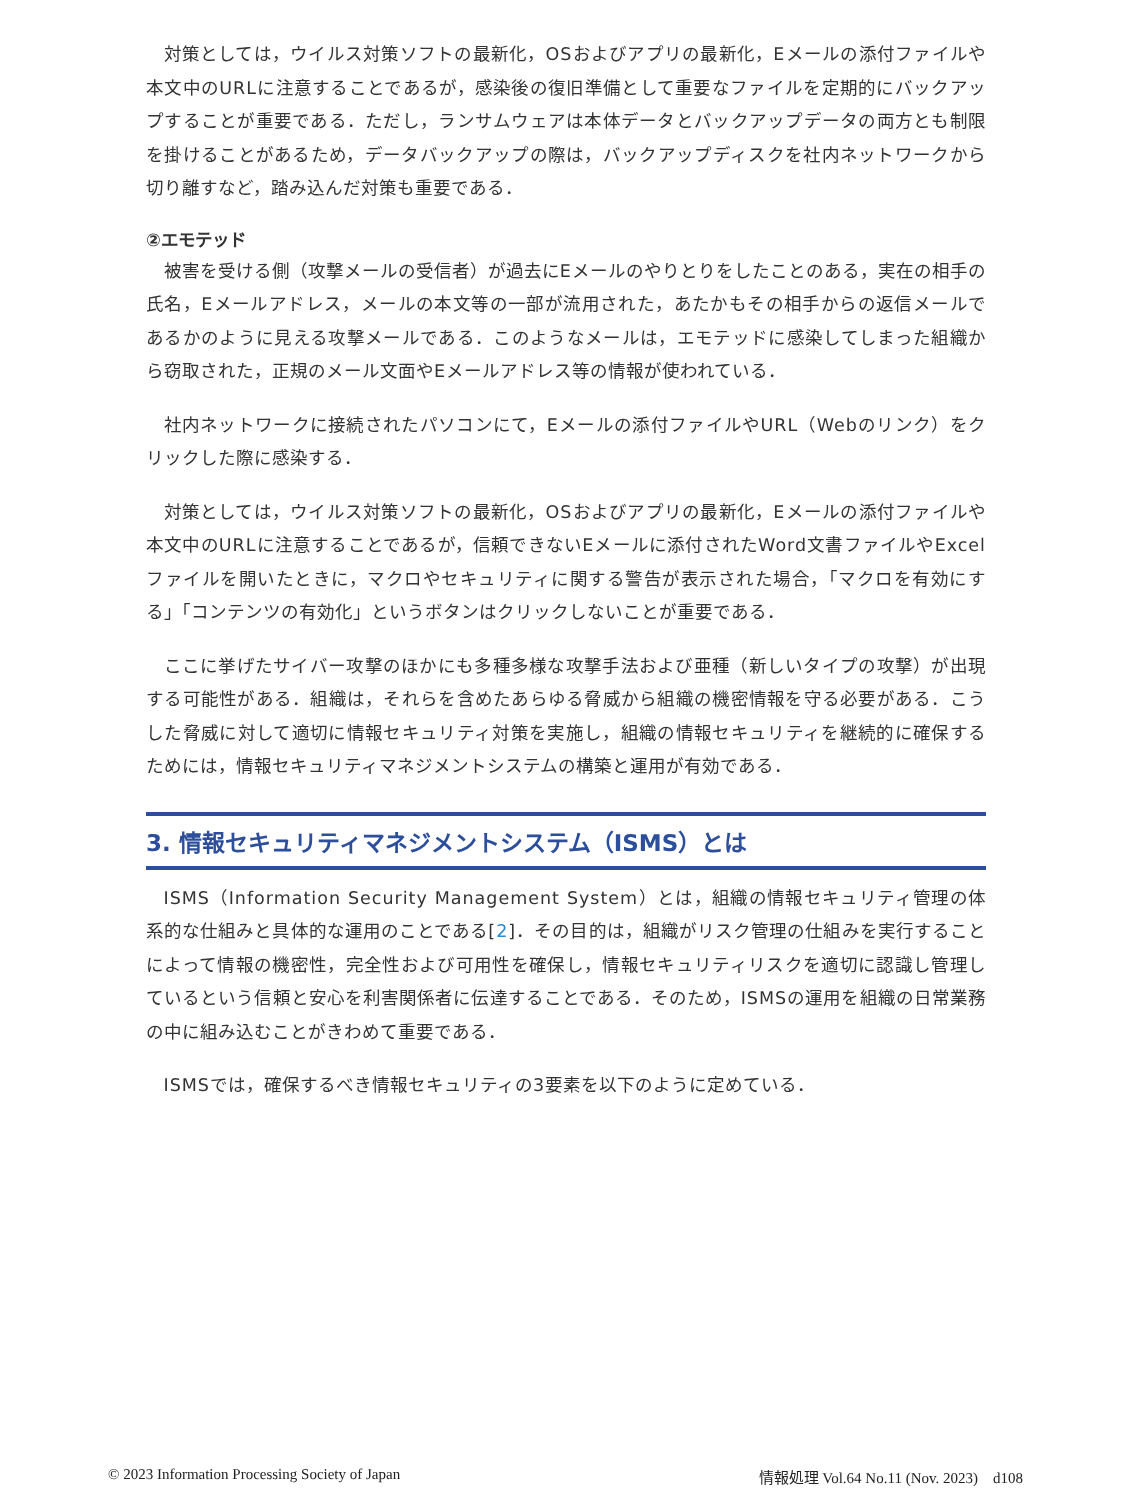対策としては，ウイルス対策ソフトの最新化，OSおよびアプリの最新化，Eメールの添付ファイルや本文中のURLに注意することであるが，感染後の復旧準備として重要なファイルを定期的にバックアップすることが重要である．ただし，ランサムウェアは本体データとバックアップデータの両方とも制限を掛けることがあるため，データバックアップの際は，バックアップディスクを社内ネットワークから切り離すなど，踏み込んだ対策も重要である．
②エモテッド
被害を受ける側（攻撃メールの受信者）が過去にEメールのやりとりをしたことのある，実在の相手の氏名，Eメールアドレス，メールの本文等の一部が流用された，あたかもその相手からの返信メールであるかのように見える攻撃メールである．このようなメールは，エモテッドに感染してしまった組織から窃取された，正規のメール文面やEメールアドレス等の情報が使われている．
社内ネットワークに接続されたパソコンにて，Eメールの添付ファイルやURL（Webのリンク）をクリックした際に感染する．
対策としては，ウイルス対策ソフトの最新化，OSおよびアプリの最新化，Eメールの添付ファイルや本文中のURLに注意することであるが，信頼できないEメールに添付されたWord文書ファイルやExcelファイルを開いたときに，マクロやセキュリティに関する警告が表示された場合，「マクロを有効にする」「コンテンツの有効化」というボタンはクリックしないことが重要である．
ここに挙げたサイバー攻撃のほかにも多種多様な攻撃手法および亜種（新しいタイプの攻撃）が出現する可能性がある．組織は，それらを含めたあらゆる脅威から組織の機密情報を守る必要がある．こうした脅威に対して適切に情報セキュリティ対策を実施し，組織の情報セキュリティを継続的に確保するためには，情報セキュリティマネジメントシステムの構築と運用が有効である．
3. 情報セキュリティマネジメントシステム（ISMS）とは
ISMS（Information Security Management System）とは，組織の情報セキュリティ管理の体系的な仕組みと具体的な運用のことである[2]．その目的は，組織がリスク管理の仕組みを実行することによって情報の機密性，完全性および可用性を確保し，情報セキュリティリスクを適切に認識し管理しているという信頼と安心を利害関係者に伝達することである．そのため，ISMSの運用を組織の日常業務の中に組み込むことがきわめて重要である．
ISMSでは，確保するべき情報セキュリティの3要素を以下のように定めている．
© 2023 Information Processing Society of Japan 情報処理 Vol.64 No.11 (Nov. 2023) d108